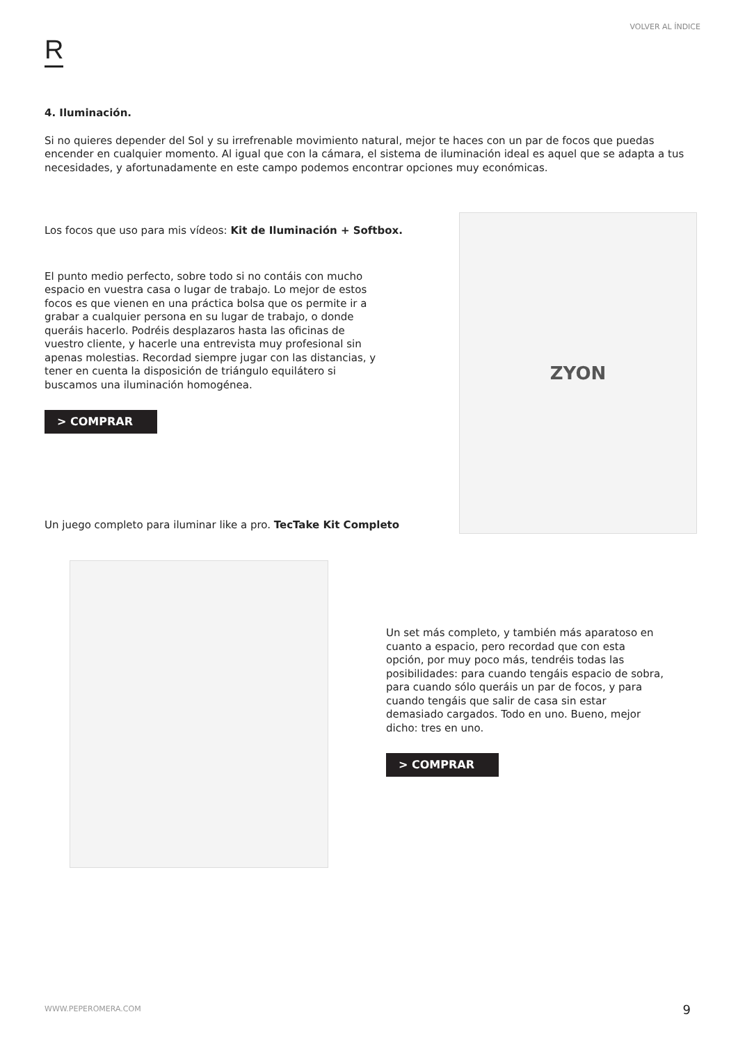VOLVER AL ÍNDICE
R
4. Iluminación.
Si no quieres depender del Sol y su irrefrenable movimiento natural, mejor te haces con un par de focos que puedas encender en cualquier momento. Al igual que con la cámara, el sistema de iluminación ideal es aquel que se adapta a tus necesidades, y afortunadamente en este campo podemos encontrar opciones muy económicas.
Los focos que uso para mis vídeos: Kit de Iluminación + Softbox.
El punto medio perfecto, sobre todo si no contáis con mucho espacio en vuestra casa o lugar de trabajo. Lo mejor de estos focos es que vienen en una práctica bolsa que os permite ir a grabar a cualquier persona en su lugar de trabajo, o donde queráis hacerlo. Podréis desplazaros hasta las oficinas de vuestro cliente, y hacerle una entrevista muy profesional sin apenas molestias. Recordad siempre jugar con las distancias, y tener en cuenta la disposición de triángulo equilátero si buscamos una iluminación homogénea.
> COMPRAR
ZYON
Un juego completo para iluminar like a pro. TecTake Kit Completo
Un set más completo, y también más aparatoso en cuanto a espacio, pero recordad que con esta opción, por muy poco más, tendréis todas las posibilidades: para cuando tengáis espacio de sobra, para cuando sólo queráis un par de focos, y para cuando tengáis que salir de casa sin estar demasiado cargados. Todo en uno. Bueno, mejor dicho: tres en uno.
> COMPRAR
WWW.PEPEROMERA.COM 9